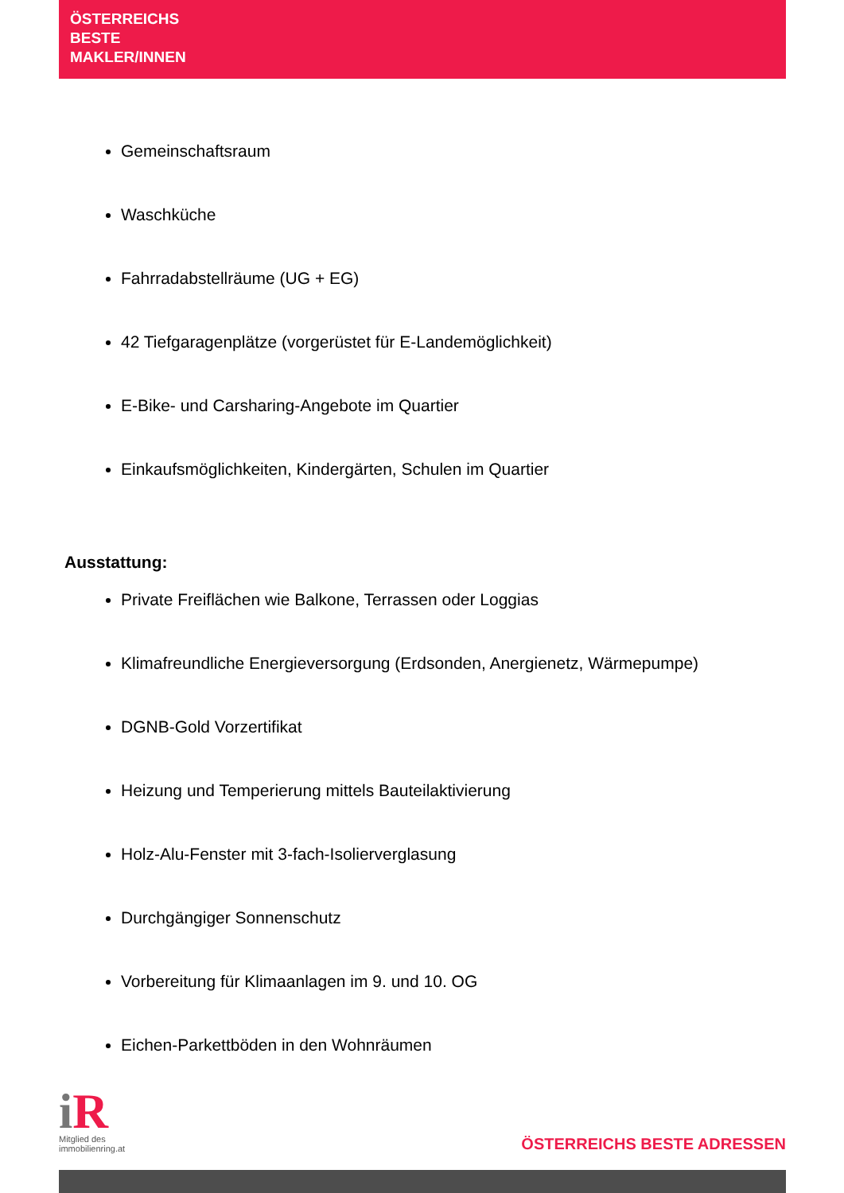ÖSTERREICHS
BESTE
MAKLER/INNEN
Gemeinschaftsraum
Waschküche
Fahrradabstellräume (UG + EG)
42 Tiefgaragenplätze (vorgerüstet für E-Landemöglichkeit)
E-Bike- und Carsharing-Angebote im Quartier
Einkaufsmöglichkeiten, Kindergärten, Schulen im Quartier
Ausstattung:
Private Freiflächen wie Balkone, Terrassen oder Loggias
Klimafreundliche Energieversorgung (Erdsonden, Anergienetz, Wärmepumpe)
DGNB-Gold Vorzertifikat
Heizung und Temperierung mittels Bauteilaktivierung
Holz-Alu-Fenster mit 3-fach-Isolierverglasung
Durchgängiger Sonnenschutz
Vorbereitung für Klimaanlagen im 9. und 10. OG
Eichen-Parkettböden in den Wohnräumen
i R
Mitglied des
immobilienring.at
ÖSTERREICHS BESTE ADRESSEN